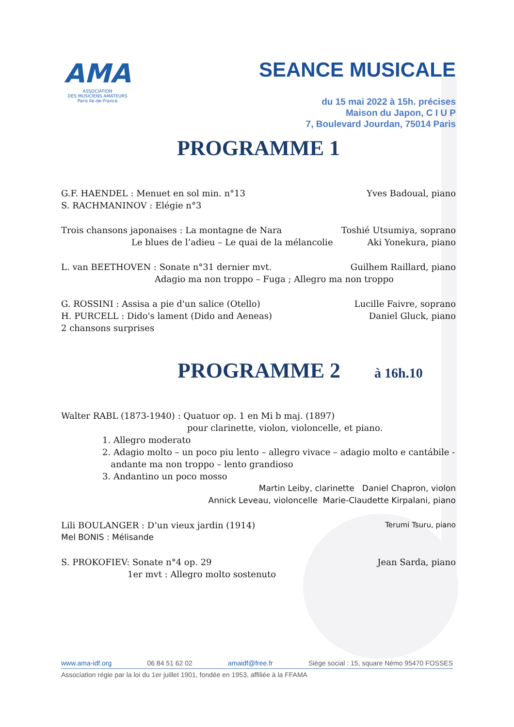AMA
ASSOCIATION
DES MUSICIENS AMATEURS
Paris Ile-de-France
SEANCE MUSICALE
du 15 mai 2022 à 15h. précises
Maison du Japon, C I U P
7, Boulevard Jourdan, 75014 Paris
PROGRAMME 1
G.F. HAENDEL : Menuet en sol min. n°13 Yves Badoual, piano
S. RACHMANINOV : Elégie n°3
Trois chansons japonaises : La montagne de Nara Toshié Utsumiya, soprano
Le blues de l’adieu – Le quai de la mélancolie Aki Yonekura, piano
L. van BEETHOVEN : Sonate n°31 dernier mvt. Guilhem Raillard, piano
Adagio ma non troppo – Fuga ; Allegro ma non troppo
G. ROSSINI : Assisa a pie d'un salice (Otello) Lucille Faivre, soprano
H. PURCELL : Dido's lament (Dido and Aeneas) Daniel Gluck, piano
2 chansons surprises
PROGRAMME 2
à 16h.10
Walter RABL (1873-1940) : Quatuor op. 1 en Mi b maj. (1897)
pour clarinette, violon, violoncelle, et piano.
1. Allegro moderato
2. Adagio molto – un poco piu lento – allegro vivace – adagio molto e cantábile -
andante ma non troppo – lento grandioso
3. Andantino un poco mosso
Martin Leiby, clarinette Daniel Chapron, violon
Annick Leveau, violoncelle Marie-Claudette Kirpalani, piano
Lili BOULANGER : D’un vieux jardin (1914) Terumi Tsuru, piano
Mel BONIS : Mélisande
S. PROKOFIEV: Sonate n°4 op. 29 Jean Sarda, piano
1er mvt : Allegro molto sostenuto
www.ama-idf.org 06 84 51 62 02 amaidf@free.fr Siège social : 15, square Némo 95470 FOSSES
Association régie par la loi du 1er juillet 1901, fondée en 1953, affiliée à la FFAMA